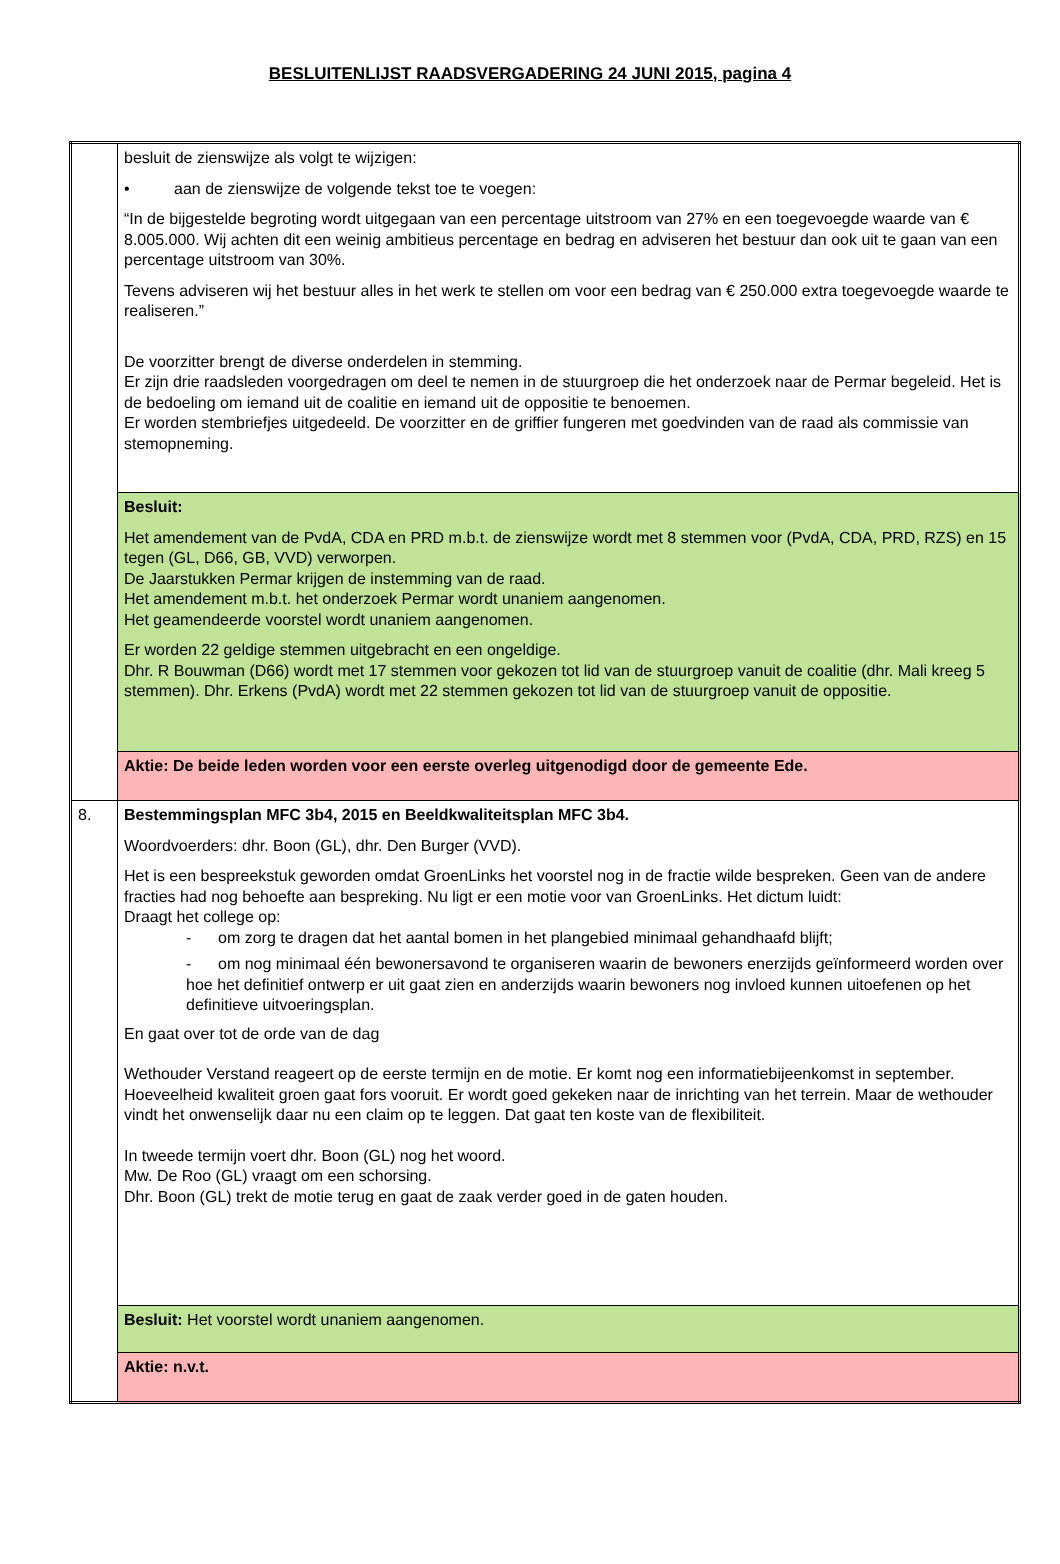BESLUITENLIJST RAADSVERGADERING 24 JUNI 2015, pagina 4
| | besluit de zienswijze als volgt te wijzigen: • aan de zienswijze de volgende tekst toe te voegen: “In de bijgestelde begroting wordt uitgegaan van een percentage uitstroom van 27% en een toegevoegde waarde van € 8.005.000. Wij achten dit een weinig ambitieus percentage en bedrag en adviseren het bestuur dan ook uit te gaan van een percentage uitstroom van 30%. Tevens adviseren wij het bestuur alles in het werk te stellen om voor een bedrag van € 250.000 extra toegevoegde waarde te realiseren.” De voorzitter brengt de diverse onderdelen in stemming. Er zijn drie raadsleden voorgedragen om deel te nemen in de stuurgroep die het onderzoek naar de Permar begeleid. Het is de bedoeling om iemand uit de coalitie en iemand uit de oppositie te benoemen. Er worden stembriefjes uitgedeeld. De voorzitter en de griffier fungeren met goedvinden van de raad als commissie van stemopneming. |
| | Besluit: Het amendement van de PvdA, CDA en PRD m.b.t. de zienswijze wordt met 8 stemmen voor (PvdA, CDA, PRD, RZS) en 15 tegen (GL, D66, GB, VVD) verworpen. De Jaarstukken Permar krijgen de instemming van de raad. Het amendement m.b.t. het onderzoek Permar wordt unaniem aangenomen. Het geamendeerde voorstel wordt unaniem aangenomen. Er worden 22 geldige stemmen uitgebracht en een ongeldige. Dhr. R Bouwman (D66) wordt met 17 stemmen voor gekozen tot lid van de stuurgroep vanuit de coalitie (dhr. Mali kreeg 5 stemmen). Dhr. Erkens (PvdA) wordt met 22 stemmen gekozen tot lid van de stuurgroep vanuit de oppositie. |
| | Aktie: De beide leden worden voor een eerste overleg uitgenodigd door de gemeente Ede. |
| 8. | Bestemmingsplan MFC 3b4, 2015 en Beeldkwaliteitsplan MFC 3b4. Woordvoerders: dhr. Boon (GL), dhr. Den Burger (VVD). Het is een bespreekstuk geworden omdat GroenLinks het voorstel nog in de fractie wilde bespreken. Geen van de andere fracties had nog behoefte aan bespreking. Nu ligt er een motie voor van GroenLinks. Het dictum luidt: Draagt het college op: - om zorg te dragen dat het aantal bomen in het plangebied minimaal gehandhaafd blijft; - om nog minimaal één bewonersavond te organiseren waarin de bewoners enerzijds geïnformeerd worden over hoe het definitief ontwerp er uit gaat zien en anderzijds waarin bewoners nog invloed kunnen uitoefenen op het definitieve uitvoeringsplan. En gaat over tot de orde van de dag Wethouder Verstand reageert op de eerste termijn en de motie. Er komt nog een informatiebijeenkomst in september. Hoeveelheid kwaliteit groen gaat fors vooruit. Er wordt goed gekeken naar de inrichting van het terrein. Maar de wethouder vindt het onwenselijk daar nu een claim op te leggen. Dat gaat ten koste van de flexibiliteit. In tweede termijn voert dhr. Boon (GL) nog het woord. Mw. De Roo (GL) vraagt om een schorsing. Dhr. Boon (GL) trekt de motie terug en gaat de zaak verder goed in de gaten houden. |
| | Besluit: Het voorstel wordt unaniem aangenomen. |
| | Aktie: n.v.t. |